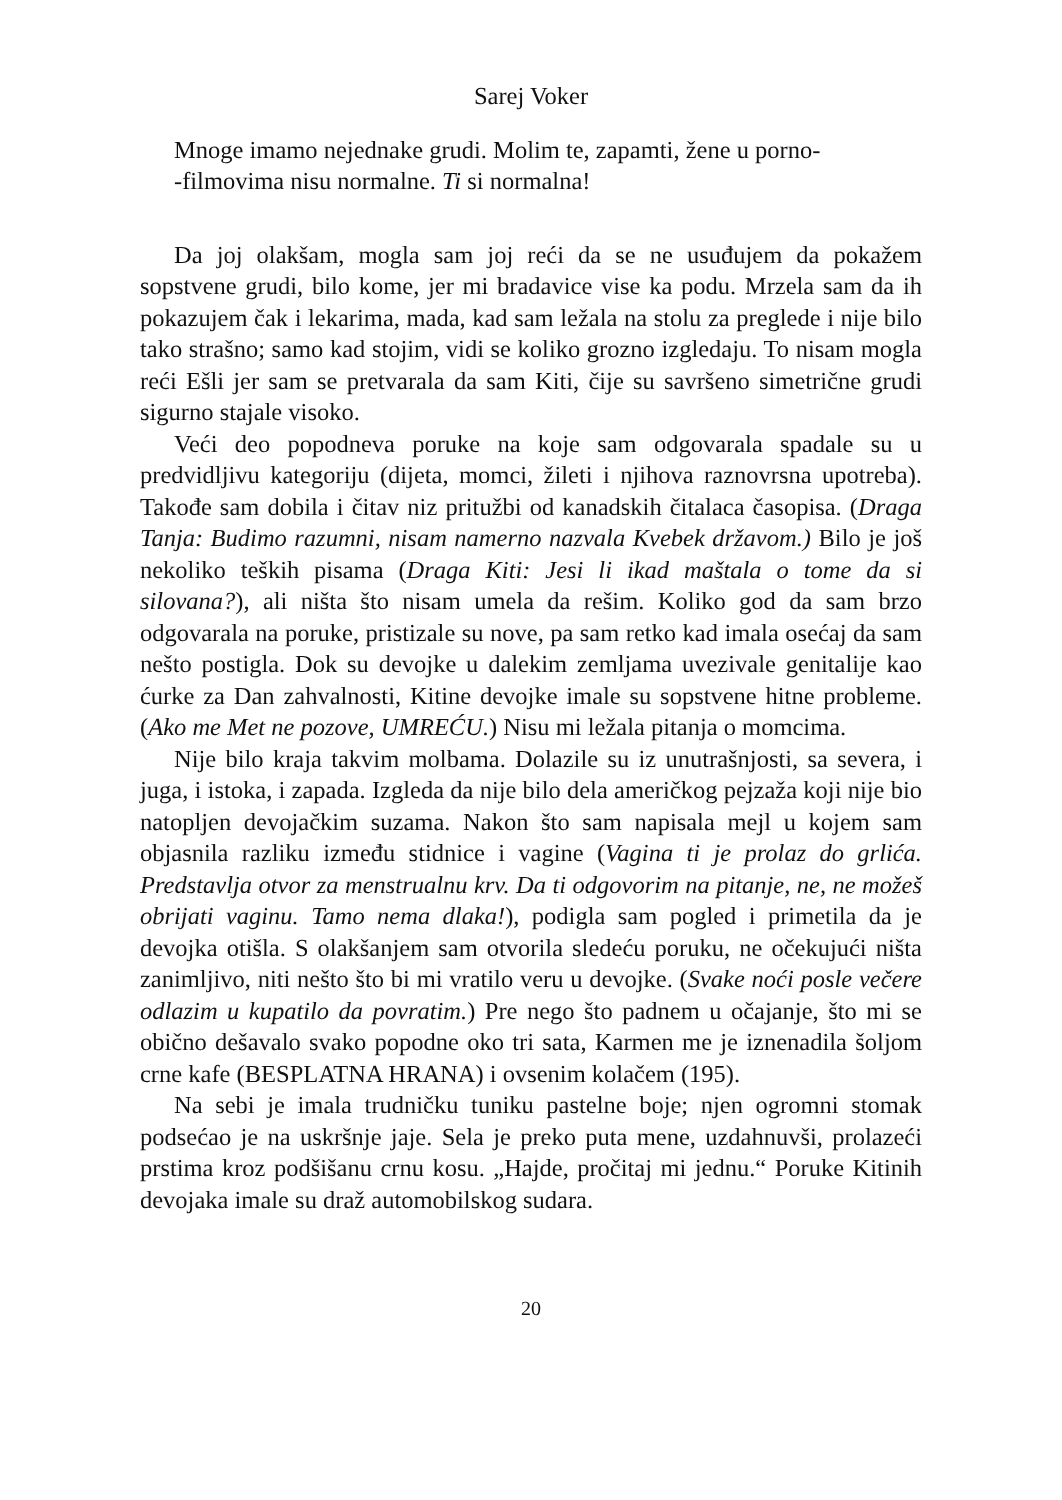Sarej Voker
Mnoge imamo nejednake grudi. Molim te, zapamti, žene u porno-
-filmovima nisu normalne. Ti si normalna!
Da joj olakšam, mogla sam joj reći da se ne usuđujem da pokažem sopstvene grudi, bilo kome, jer mi bradavice vise ka podu. Mrzela sam da ih pokazujem čak i lekarima, mada, kad sam ležala na stolu za preglede i nije bilo tako strašno; samo kad stojim, vidi se koliko grozno izgledaju. To nisam mogla reći Ešli jer sam se pretvarala da sam Kiti, čije su savršeno simetrične grudi sigurno stajale visoko.
Veći deo popodneva poruke na koje sam odgovarala spadale su u predvidljivu kategoriju (dijeta, momci, žileti i njihova raznovrsna upotreba). Takođe sam dobila i čitav niz pritužbi od kanadskih čitalaca časopisa. (Draga Tanja: Budimo razumni, nisam namerno nazvala Kvebek državom.) Bilo je još nekoliko teških pisama (Draga Kiti: Jesi li ikad maštala o tome da si silovana?), ali ništa što nisam umela da rešim. Koliko god da sam brzo odgovarala na poruke, pristizale su nove, pa sam retko kad imala osećaj da sam nešto postigla. Dok su devojke u dalekim zemljama uvezivale genitalije kao ćurke za Dan zahvalnosti, Kitine devojke imale su sopstvene hitne probleme. (Ako me Met ne pozove, UMREĆU.) Nisu mi ležala pitanja o momcima.
Nije bilo kraja takvim molbama. Dolazile su iz unutrašnjosti, sa severa, i juga, i istoka, i zapada. Izgleda da nije bilo dela američkog pejzaža koji nije bio natopljen devojačkim suzama. Nakon što sam napisala mejl u kojem sam objasnila razliku između stidnice i vagine (Vagina ti je prolaz do grlića. Predstavlja otvor za menstrualnu krv. Da ti odgovorim na pitanje, ne, ne možeš obrijati vaginu. Tamo nema dlaka!), podigla sam pogled i primetila da je devojka otišla. S olakšanjem sam otvorila sledeću poruku, ne očekujući ništa zanimljivo, niti nešto što bi mi vratilo veru u devojke. (Svake noći posle večere odlazim u kupatilo da povratim.) Pre nego što padnem u očajanje, što mi se obično dešavalo svako popodne oko tri sata, Karmen me je iznenadila šoljom crne kafe (BESPLATNA HRANA) i ovsenim kolačem (195).
Na sebi je imala trudničku tuniku pastelne boje; njen ogromni stomak podsećao je na uskršnje jaje. Sela je preko puta mene, uzdahnuvši, prolazeći prstima kroz podšišanu crnu kosu. „Hajde, pročitaj mi jednu.“ Poruke Kitinih devojaka imale su draž automobilskog sudara.
20